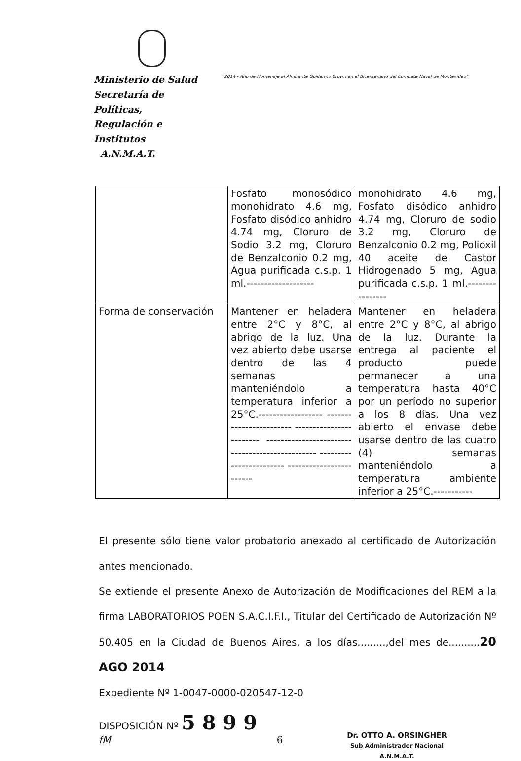Ministerio de Salud
Secretaría de Políticas,
Regulación e Institutos
A.N.M.A.T.
"2014 - Año de Homenaje al Almirante Guillermo Brown en el Bicentenario del Combate Naval de Montevideo"
| | Fosfato monosódico monohidrato 4.6 mg, Fosfato disódico anhidro 4.74 mg, Cloruro de Sodio 3.2 mg, Cloruro de Benzalconio 0.2 mg, Agua purificada c.s.p. 1 ml.------------------- | monohidrato 4.6 mg, Fosfato disódico anhidro 4.74 mg, Cloruro de sodio 3.2 mg, Cloruro de Benzalconio 0.2 mg, Polioxil 40 aceite de Castor Hidrogenado 5 mg, Agua purificada c.s.p. 1 ml.---------------- |
| Forma de conservación | Mantener en heladera entre 2°C y 8°C, al abrigo de la luz. Una vez abierto debe usarse dentro de las 4 semanas manteniéndolo a temperatura inferior a 25°C.------------------ ------------------------ ------------------------ ------------------------ ------------------------ ------------------------ ------------------------ | Mantener en heladera entre 2°C y 8°C, al abrigo de la luz. Durante la entrega al paciente el producto puede permanecer a una temperatura hasta 40°C por un período no superior a los 8 días. Una vez abierto el envase debe usarse dentro de las cuatro (4) semanas manteniéndolo a temperatura ambiente inferior a 25°C.----------- |
El presente sólo tiene valor probatorio anexado al certificado de Autorización antes mencionado.
Se extiende el presente Anexo de Autorización de Modificaciones del REM a la firma LABORATORIOS POEN S.A.C.I.F.I., Titular del Certificado de Autorización Nº 50.405 en la Ciudad de Buenos Aires, a los días.........,del mes de..........20 AGO 2014
Expediente Nº 1-0047-0000-020547-12-0
DISPOSICIÓN Nº 5 8 9 9
fM 6
Dr. OTTO A. ORSINGHER
Sub Administrador Nacional
A.N.M.A.T.